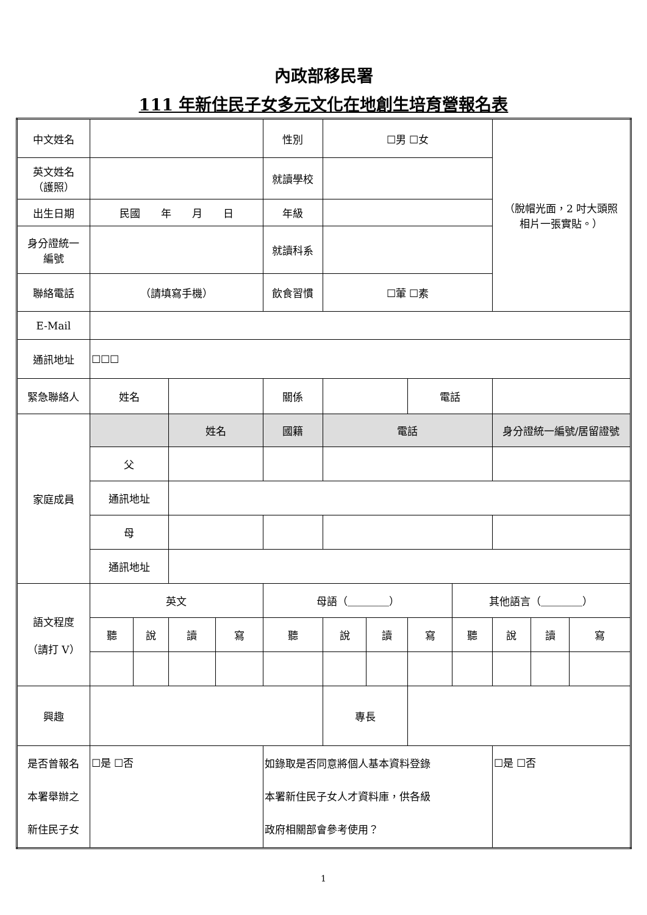內政部移民署
111 年新住民子女多元文化在地創生培育營報名表
| 中文姓名 | | | | | 性別 | ☐男 ☐女 | | | | （脫帽光面，2 吋大頭照 相片一張實貼。） | | |
| 英文姓名 （護照） | | | | | 就讀學校 | | | | | | | |
| 出生日期 | 民國 年 月 日 | | | | 年級 | | | | | | | |
| 身分證統一 編號 | | | | | 就讀科系 | | | | | | | |
| 聯絡電話 | （請填寫手機） | | | | 飲食習慣 | ☐葷 ☐素 | | | | | | |
| E-Mail | | | | | | | | | | | | |
| 通訊地址 | ☐☐☐ | | | | | | | | | | | |
| 緊急聯絡人 | 姓名 | | | | 關係 | | | 電話 | | | | |
| 家庭成員 | | | 姓名 | | 國籍 | 電話 | | | | 身分證統一編號/居留證號 | | |
| | 父 | | | | | | | | | | | |
| | 通訊地址 | | | | | | | | | | | |
| | 母 | | | | | | | | | | | |
| | 通訊地址 | | | | | | | | | | | |
| 語文程度 （請打 V） | 英文 | | | | 母語（＿＿＿＿） | | | | 其他語言（＿＿＿＿） | | | |
| | 聽 | 說 | 讀 | 寫 | 聽 | 說 | 讀 | 寫 | 聽 | 說 | 讀 | 寫 |
| 興趣 | | | | | | 專長 | | | | | | |
| 是否曾報名 本署舉辦之 新住民子女 | ☐是 ☐否 | | | | 如錄取是否同意將個人基本資料登錄 本署新住民子女人才資料庫，供各級 政府相關部會參考使用？ | | | | | ☐是 ☐否 | | |
1